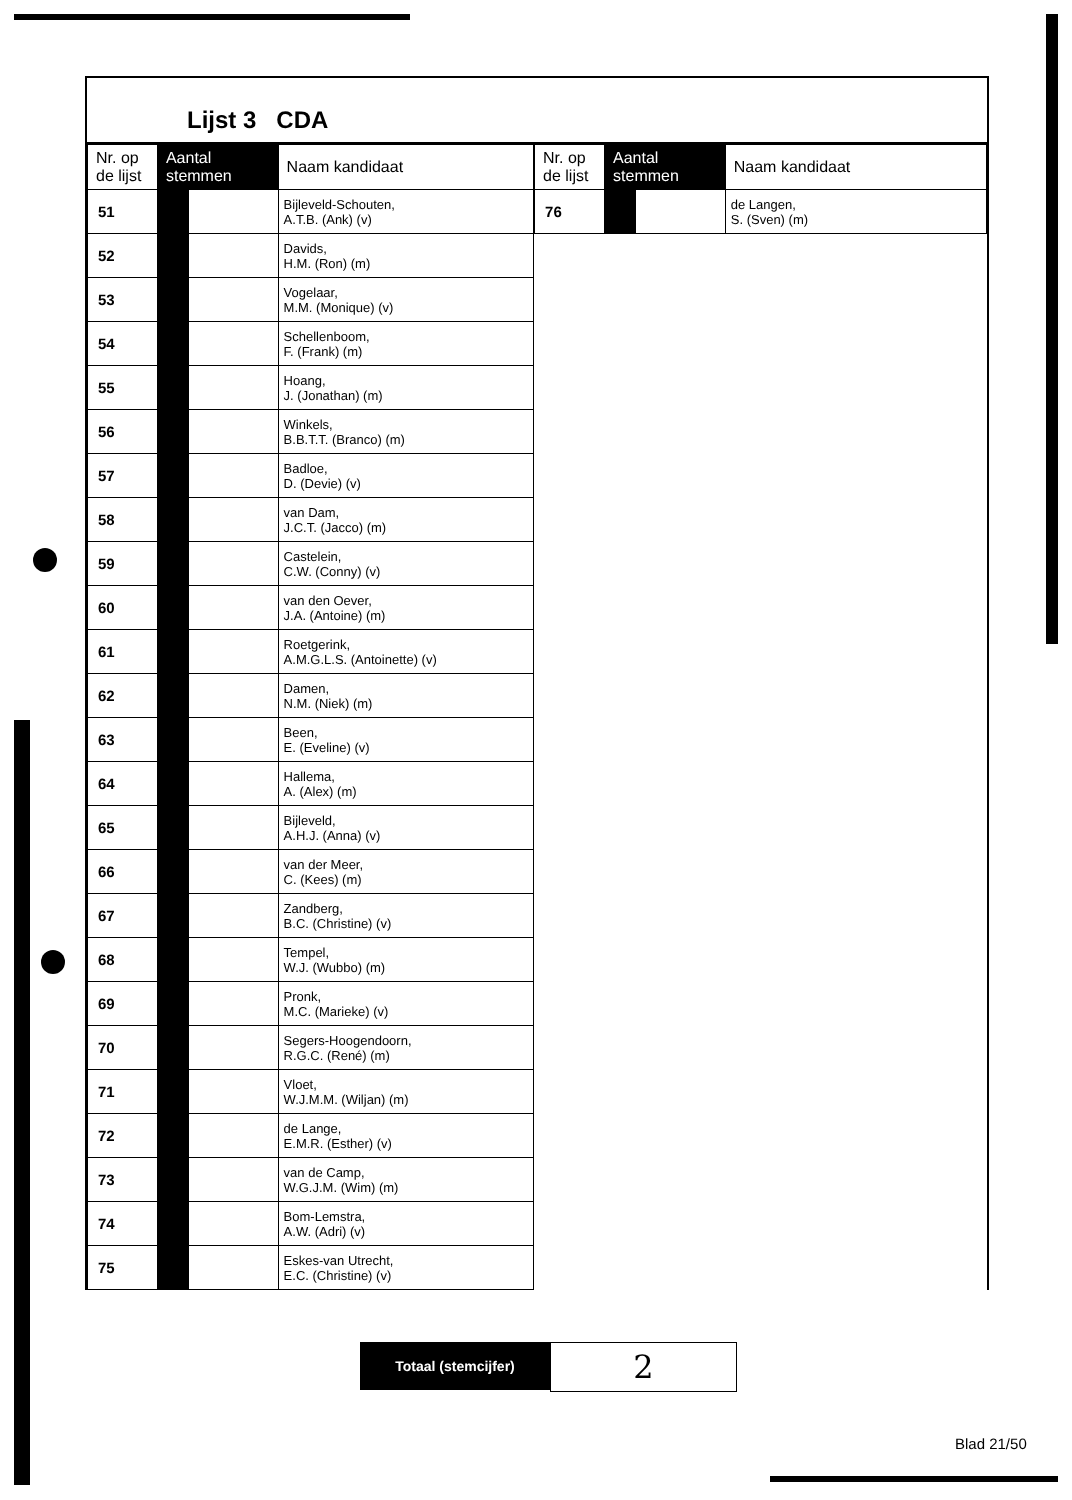Lijst 3 CDA
| Nr. op de lijst | Aantal stemmen | | Naam kandidaat |
| --- | --- | --- | --- |
| 51 | | | Bijleveld-Schouten, A.T.B. (Ank) (v) |
| 52 | | | Davids, H.M. (Ron) (m) |
| 53 | | | Vogelaar, M.M. (Monique) (v) |
| 54 | | | Schellenboom, F. (Frank) (m) |
| 55 | | | Hoang, J. (Jonathan) (m) |
| 56 | | | Winkels, B.B.T.T. (Branco) (m) |
| 57 | | | Badloe, D. (Devie) (v) |
| 58 | | | van Dam, J.C.T. (Jacco) (m) |
| 59 | | | Castelein, C.W. (Conny) (v) |
| 60 | | | van den Oever, J.A. (Antoine) (m) |
| 61 | | | Roetgerink, A.M.G.L.S. (Antoinette) (v) |
| 62 | | | Damen, N.M. (Niek) (m) |
| 63 | | | Been, E. (Eveline) (v) |
| 64 | | | Hallema, A. (Alex) (m) |
| 65 | | | Bijleveld, A.H.J. (Anna) (v) |
| 66 | | | van der Meer, C. (Kees) (m) |
| 67 | | | Zandberg, B.C. (Christine) (v) |
| 68 | | | Tempel, W.J. (Wubbo) (m) |
| 69 | | | Pronk, M.C. (Marieke) (v) |
| 70 | | | Segers-Hoogendoorn, R.G.C. (René) (m) |
| 71 | | | Vloet, W.J.M.M. (Wiljan) (m) |
| 72 | | | de Lange, E.M.R. (Esther) (v) |
| 73 | | | van de Camp, W.G.J.M. (Wim) (m) |
| 74 | | | Bom-Lemstra, A.W. (Adri) (v) |
| 75 | | | Eskes-van Utrecht, E.C. (Christine) (v) |
| Nr. op de lijst | Aantal stemmen | | Naam kandidaat |
| --- | --- | --- | --- |
| 76 | | | de Langen, S. (Sven) (m) |
Totaal (stemcijfer)
2
Blad 21/50